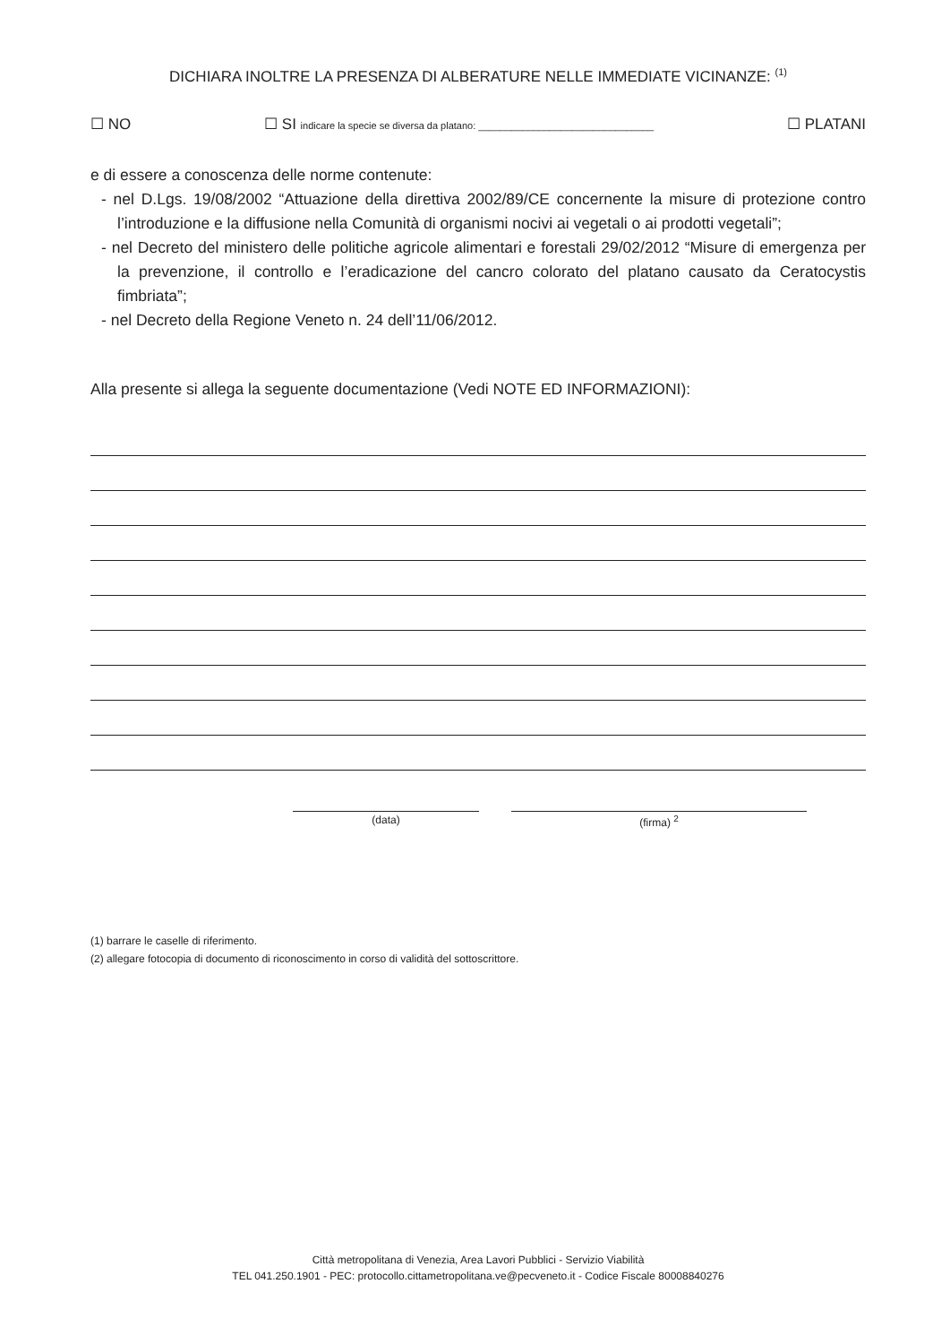DICHIARA INOLTRE LA PRESENZA DI ALBERATURE NELLE IMMEDIATE VICINANZE: <sup>(1)</sup>
☐ NO ☐ SI indicare la specie se diversa da platano: ________________________________ ☐ PLATANI
e di essere a conoscenza delle norme contenute:
- nel D.Lgs. 19/08/2002 “Attuazione della direttiva 2002/89/CE concernente la misure di protezione contro l’introduzione e la diffusione nella Comunità di organismi nocivi ai vegetali o ai prodotti vegetali”;
- nel Decreto del ministero delle politiche agricole alimentari e forestali 29/02/2012 “Misure di emergenza per la prevenzione, il controllo e l’eradicazione del cancro colorato del platano causato da Ceratocystis fimbriata”;
- nel Decreto della Regione Veneto n. 24 dell’11/06/2012.
Alla presente si allega la seguente documentazione (Vedi NOTE ED INFORMAZIONI):
(data) (firma) <sup>2</sup>
(1) barrare le caselle di riferimento.
(2) allegare fotocopia di documento di riconoscimento in corso di validità del sottoscrittore.
Città metropolitana di Venezia, Area Lavori Pubblici - Servizio Viabilità
TEL 041.250.1901 - PEC: protocollo.cittametropolitana.ve@pecveneto.it - Codice Fiscale 80008840276